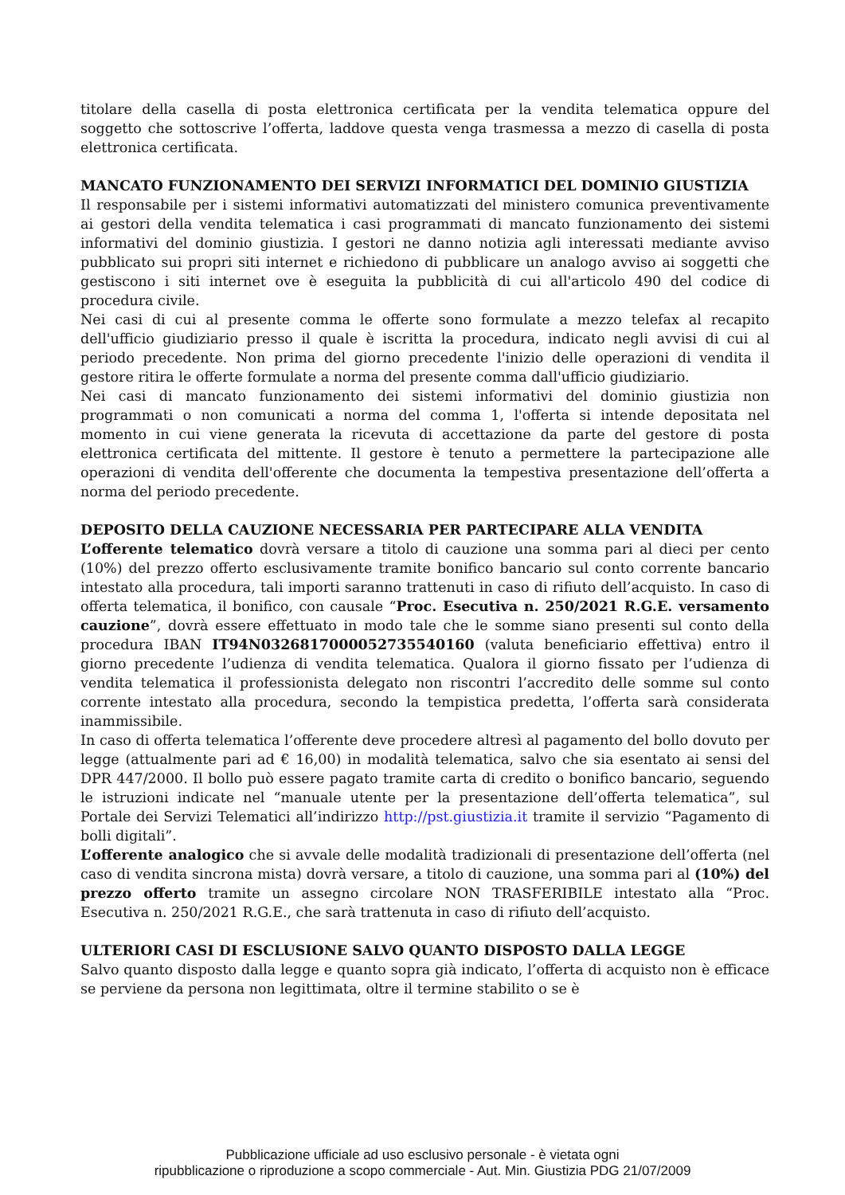titolare della casella di posta elettronica certificata per la vendita telematica oppure del soggetto che sottoscrive l’offerta, laddove questa venga trasmessa a mezzo di casella di posta elettronica certificata.
MANCATO FUNZIONAMENTO DEI SERVIZI INFORMATICI DEL DOMINIO GIUSTIZIA
Il responsabile per i sistemi informativi automatizzati del ministero comunica preventivamente ai gestori della vendita telematica i casi programmati di mancato funzionamento dei sistemi informativi del dominio giustizia. I gestori ne danno notizia agli interessati mediante avviso pubblicato sui propri siti internet e richiedono di pubblicare un analogo avviso ai soggetti che gestiscono i siti internet ove è eseguita la pubblicità di cui all'articolo 490 del codice di procedura civile.
Nei casi di cui al presente comma le offerte sono formulate a mezzo telefax al recapito dell'ufficio giudiziario presso il quale è iscritta la procedura, indicato negli avvisi di cui al periodo precedente. Non prima del giorno precedente l'inizio delle operazioni di vendita il gestore ritira le offerte formulate a norma del presente comma dall'ufficio giudiziario.
Nei casi di mancato funzionamento dei sistemi informativi del dominio giustizia non programmati o non comunicati a norma del comma 1, l'offerta si intende depositata nel momento in cui viene generata la ricevuta di accettazione da parte del gestore di posta elettronica certificata del mittente. Il gestore è tenuto a permettere la partecipazione alle operazioni di vendita dell'offerente che documenta la tempestiva presentazione dell’offerta a norma del periodo precedente.
DEPOSITO DELLA CAUZIONE NECESSARIA PER PARTECIPARE ALLA VENDITA
L’offerente telematico dovrà versare a titolo di cauzione una somma pari al dieci per cento (10%) del prezzo offerto esclusivamente tramite bonifico bancario sul conto corrente bancario intestato alla procedura, tali importi saranno trattenuti in caso di rifiuto dell’acquisto. In caso di offerta telematica, il bonifico, con causale “Proc. Esecutiva n. 250/2021 R.G.E. versamento cauzione”, dovrà essere effettuato in modo tale che le somme siano presenti sul conto della procedura IBAN IT94N0326817000052735540160 (valuta beneficiario effettiva) entro il giorno precedente l’udienza di vendita telematica. Qualora il giorno fissato per l’udienza di vendita telematica il professionista delegato non riscontri l’accredito delle somme sul conto corrente intestato alla procedura, secondo la tempistica predetta, l’offerta sarà considerata inammissibile.
In caso di offerta telematica l’offerente deve procedere altresì al pagamento del bollo dovuto per legge (attualmente pari ad € 16,00) in modalità telematica, salvo che sia esentato ai sensi del DPR 447/2000. Il bollo può essere pagato tramite carta di credito o bonifico bancario, seguendo le istruzioni indicate nel “manuale utente per la presentazione dell’offerta telematica”, sul Portale dei Servizi Telematici all’indirizzo http://pst.giustizia.it tramite il servizio “Pagamento di bolli digitali”.
L’offerente analogico che si avvale delle modalità tradizionali di presentazione dell’offerta (nel caso di vendita sincrona mista) dovrà versare, a titolo di cauzione, una somma pari al (10%) del prezzo offerto tramite un assegno circolare NON TRASFERIBILE intestato alla “Proc. Esecutiva n. 250/2021 R.G.E., che sarà trattenuta in caso di rifiuto dell’acquisto.
ULTERIORI CASI DI ESCLUSIONE SALVO QUANTO DISPOSTO DALLA LEGGE
Salvo quanto disposto dalla legge e quanto sopra già indicato, l’offerta di acquisto non è efficace se perviene da persona non legittimata, oltre il termine stabilito o se è
Pubblicazione ufficiale ad uso esclusivo personale - è vietata ogni
ripubblicazione o riproduzione a scopo commerciale - Aut. Min. Giustizia PDG 21/07/2009